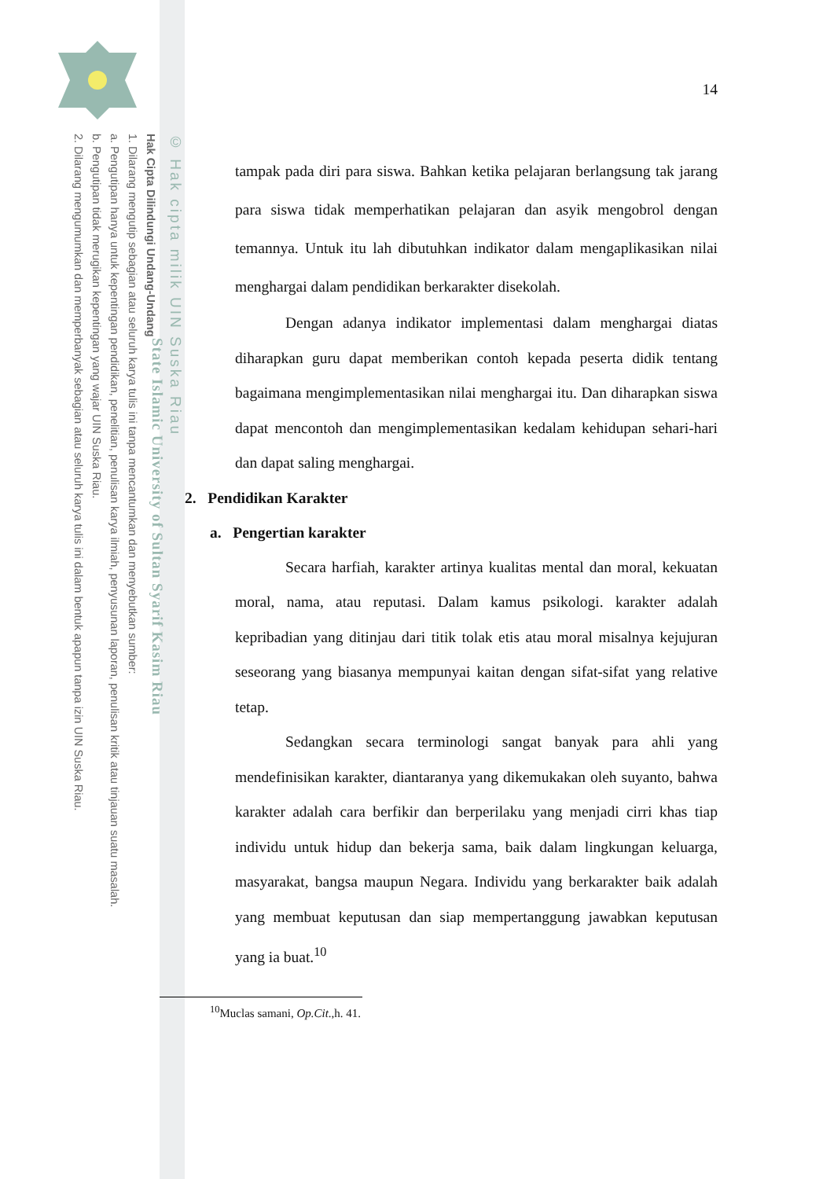© Hak cipta milik UIN Suska Riau
State Islamic University of Sultan Syarif Kasim Riau
Hak Cipta Dilindungi Undang-Undang
1. Dilarang mengutip sebagian atau seluruh karya tulis ini tanpa mencantumkan dan menyebutkan sumber:
a. Pengutipan hanya untuk kepentingan pendidikan, penelitian, penulisan karya ilmiah, penyusunan laporan, penulisan kritik atau tinjauan suatu masalah.
b. Pengutipan tidak merugikan kepentingan yang wajar UIN Suska Riau.
2. Dilarang mengumumkan dan memperbanyak sebagian atau seluruh karya tulis ini dalam bentuk apapun tanpa izin UIN Suska Riau.
14
tampak pada diri para siswa. Bahkan ketika pelajaran berlangsung tak jarang para siswa tidak memperhatikan pelajaran dan asyik mengobrol dengan temannya. Untuk itu lah dibutuhkan indikator dalam mengaplikasikan nilai menghargai dalam pendidikan berkarakter disekolah.
Dengan adanya indikator implementasi dalam menghargai diatas diharapkan guru dapat memberikan contoh kepada peserta didik tentang bagaimana mengimplementasikan nilai menghargai itu. Dan diharapkan siswa dapat mencontoh dan mengimplementasikan kedalam kehidupan sehari-hari dan dapat saling menghargai.
2. Pendidikan Karakter
a. Pengertian karakter
Secara harfiah, karakter artinya kualitas mental dan moral, kekuatan moral, nama, atau reputasi. Dalam kamus psikologi. karakter adalah kepribadian yang ditinjau dari titik tolak etis atau moral misalnya kejujuran seseorang yang biasanya mempunyai kaitan dengan sifat-sifat yang relative tetap.
Sedangkan secara terminologi sangat banyak para ahli yang mendefinisikan karakter, diantaranya yang dikemukakan oleh suyanto, bahwa karakter adalah cara berfikir dan berperilaku yang menjadi cirri khas tiap individu untuk hidup dan bekerja sama, baik dalam lingkungan keluarga, masyarakat, bangsa maupun Negara. Individu yang berkarakter baik adalah yang membuat keputusan dan siap mempertanggung jawabkan keputusan yang ia buat.<sup>10</sup>
<sup>10</sup> Muclas samani, Op.Cit.,h. 41.